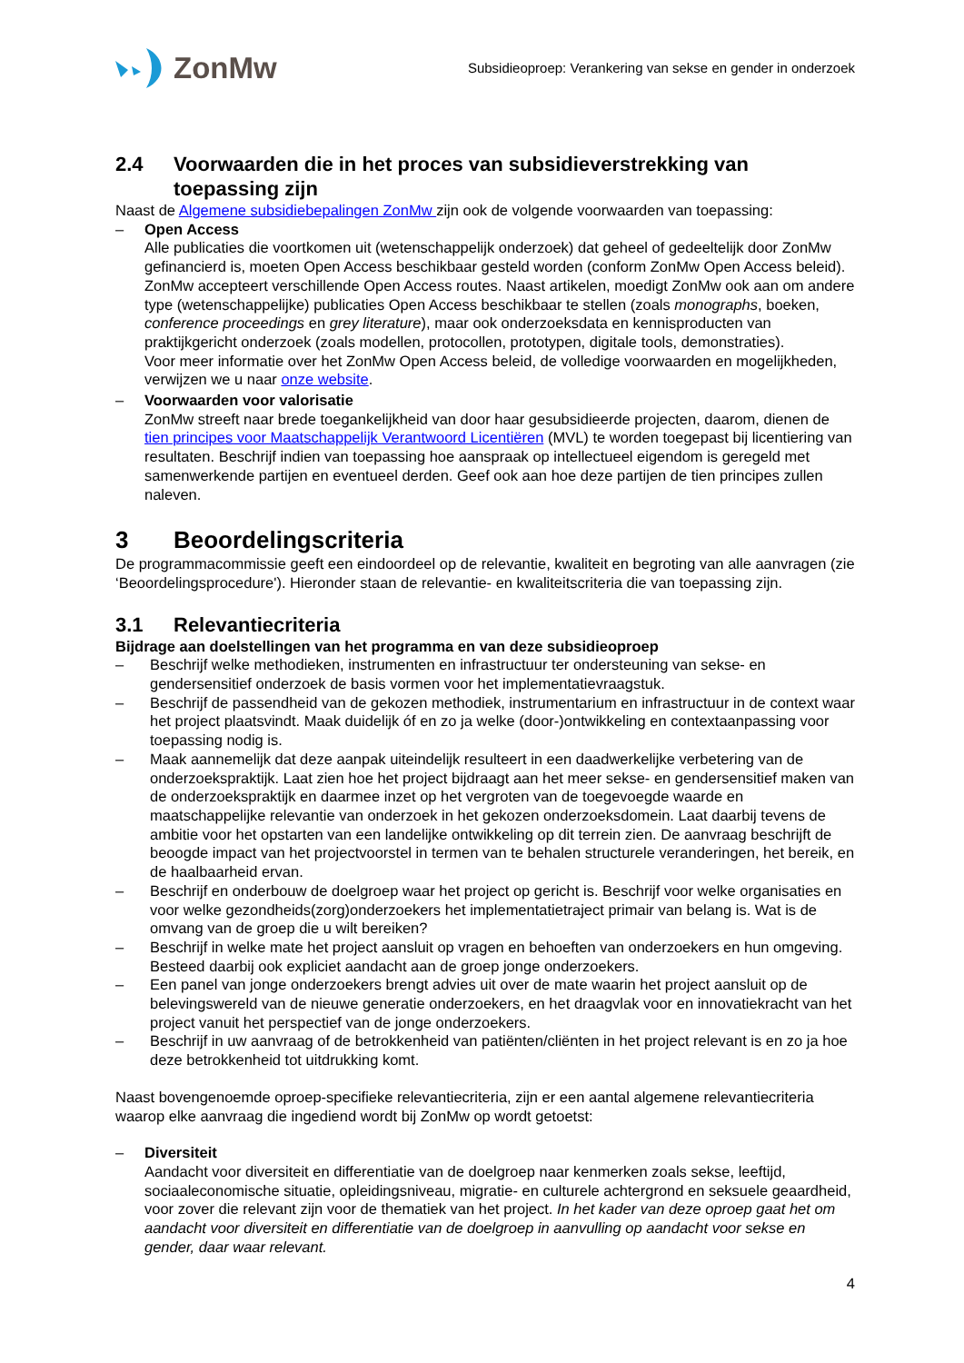ZonMw
Subsidieoproep: Verankering van sekse en gender in onderzoek
2.4 Voorwaarden die in het proces van subsidieverstrekking van toepassing zijn
Naast de Algemene subsidiebepalingen ZonMw zijn ook de volgende voorwaarden van toepassing:
– Open Access
Alle publicaties die voortkomen uit (wetenschappelijk onderzoek) dat geheel of gedeeltelijk door ZonMw gefinancierd is, moeten Open Access beschikbaar gesteld worden (conform ZonMw Open Access beleid). ZonMw accepteert verschillende Open Access routes. Naast artikelen, moedigt ZonMw ook aan om andere type (wetenschappelijke) publicaties Open Access beschikbaar te stellen (zoals monographs, boeken, conference proceedings en grey literature), maar ook onderzoeksdata en kennisproducten van praktijkgericht onderzoek (zoals modellen, protocollen, prototypen, digitale tools, demonstraties).
Voor meer informatie over het ZonMw Open Access beleid, de volledige voorwaarden en mogelijkheden, verwijzen we u naar onze website.
– Voorwaarden voor valorisatie
ZonMw streeft naar brede toegankelijkheid van door haar gesubsidieerde projecten, daarom, dienen de tien principes voor Maatschappelijk Verantwoord Licentiëren (MVL) te worden toegepast bij licentiering van resultaten. Beschrijf indien van toepassing hoe aanspraak op intellectueel eigendom is geregeld met samenwerkende partijen en eventueel derden. Geef ook aan hoe deze partijen de tien principes zullen naleven.
3 Beoordelingscriteria
De programmacommissie geeft een eindoordeel op de relevantie, kwaliteit en begroting van alle aanvragen (zie ‘Beoordelingsprocedure'). Hieronder staan de relevantie- en kwaliteitscriteria die van toepassing zijn.
3.1 Relevantiecriteria
Bijdrage aan doelstellingen van het programma en van deze subsidieoproep
– Beschrijf welke methodieken, instrumenten en infrastructuur ter ondersteuning van sekse- en gendersensitief onderzoek de basis vormen voor het implementatievraagstuk.
– Beschrijf de passendheid van de gekozen methodiek, instrumentarium en infrastructuur in de context waar het project plaatsvindt. Maak duidelijk óf en zo ja welke (door-)ontwikkeling en contextaanpassing voor toepassing nodig is.
– Maak aannemelijk dat deze aanpak uiteindelijk resulteert in een daadwerkelijke verbetering van de onderzoekspraktijk. Laat zien hoe het project bijdraagt aan het meer sekse- en gendersensitief maken van de onderzoekspraktijk en daarmee inzet op het vergroten van de toegevoegde waarde en maatschappelijke relevantie van onderzoek in het gekozen onderzoeksdomein. Laat daarbij tevens de ambitie voor het opstarten van een landelijke ontwikkeling op dit terrein zien. De aanvraag beschrijft de beoogde impact van het projectvoorstel in termen van te behalen structurele veranderingen, het bereik, en de haalbaarheid ervan.
– Beschrijf en onderbouw de doelgroep waar het project op gericht is. Beschrijf voor welke organisaties en voor welke gezondheids(zorg)onderzoekers het implementatietraject primair van belang is. Wat is de omvang van de groep die u wilt bereiken?
– Beschrijf in welke mate het project aansluit op vragen en behoeften van onderzoekers en hun omgeving. Besteed daarbij ook expliciet aandacht aan de groep jonge onderzoekers.
– Een panel van jonge onderzoekers brengt advies uit over de mate waarin het project aansluit op de belevingswereld van de nieuwe generatie onderzoekers, en het draagvlak voor en innovatiekracht van het project vanuit het perspectief van de jonge onderzoekers.
– Beschrijf in uw aanvraag of de betrokkenheid van patiënten/cliënten in het project relevant is en zo ja hoe deze betrokkenheid tot uitdrukking komt.
Naast bovengenoemde oproep-specifieke relevantiecriteria, zijn er een aantal algemene relevantiecriteria waarop elke aanvraag die ingediend wordt bij ZonMw op wordt getoetst:
– Diversiteit
Aandacht voor diversiteit en differentiatie van de doelgroep naar kenmerken zoals sekse, leeftijd, sociaaleconomische situatie, opleidingsniveau, migratie- en culturele achtergrond en seksuele geaardheid, voor zover die relevant zijn voor de thematiek van het project. In het kader van deze oproep gaat het om aandacht voor diversiteit en differentiatie van de doelgroep in aanvulling op aandacht voor sekse en gender, daar waar relevant.
4